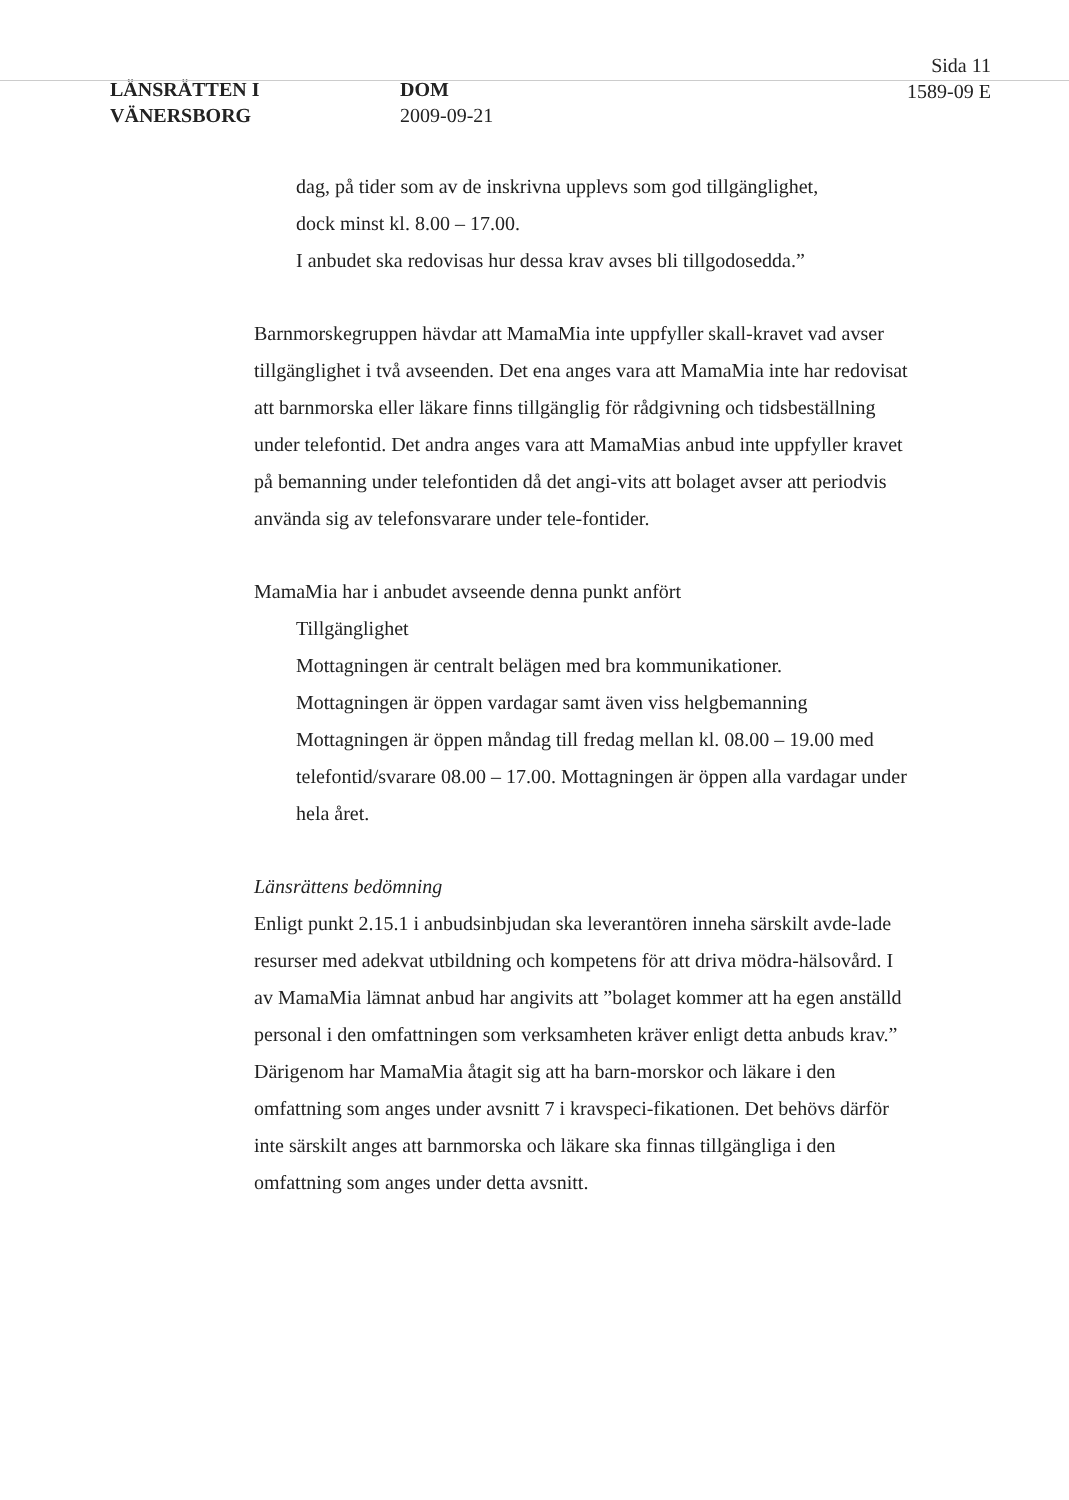LÄNSRÄTTEN I
VÄNERSBORG
DOM
2009-09-21
Sida 11
1589-09 E
dag, på tider som av de inskrivna upplevs som god tillgänglighet,
dock minst kl. 8.00 – 17.00.
I anbudet ska redovisas hur dessa krav avses bli tillgodosedda.”
Barnmorskegruppen hävdar att MamaMia inte uppfyller skall-kravet vad avser tillgänglighet i två avseenden. Det ena anges vara att MamaMia inte har redovisat att barnmorska eller läkare finns tillgänglig för rådgivning och tidsbeställning under telefontid. Det andra anges vara att MamaMias anbud inte uppfyller kravet på bemanning under telefontiden då det angi-vits att bolaget avser att periodvis använda sig av telefonsvarare under tele-fontider.
MamaMia har i anbudet avseende denna punkt anfört
Tillgänglighet
Mottagningen är centralt belägen med bra kommunikationer.
Mottagningen är öppen vardagar samt även viss helgbemanning
Mottagningen är öppen måndag till fredag mellan kl. 08.00 – 19.00 med telefontid/svarare 08.00 – 17.00. Mottagningen är öppen alla vardagar under hela året.
Länsrättens bedömning
Enligt punkt 2.15.1 i anbudsinbjudan ska leverantören inneha särskilt avde-lade resurser med adekvat utbildning och kompetens för att driva mödra-hälsovård. I av MamaMia lämnat anbud har angivits att ”bolaget kommer att ha egen anställd personal i den omfattningen som verksamheten kräver enligt detta anbuds krav.” Därigenom har MamaMia åtagit sig att ha barn-morskor och läkare i den omfattning som anges under avsnitt 7 i kravspeci-fikationen. Det behövs därför inte särskilt anges att barnmorska och läkare ska finnas tillgängliga i den omfattning som anges under detta avsnitt.